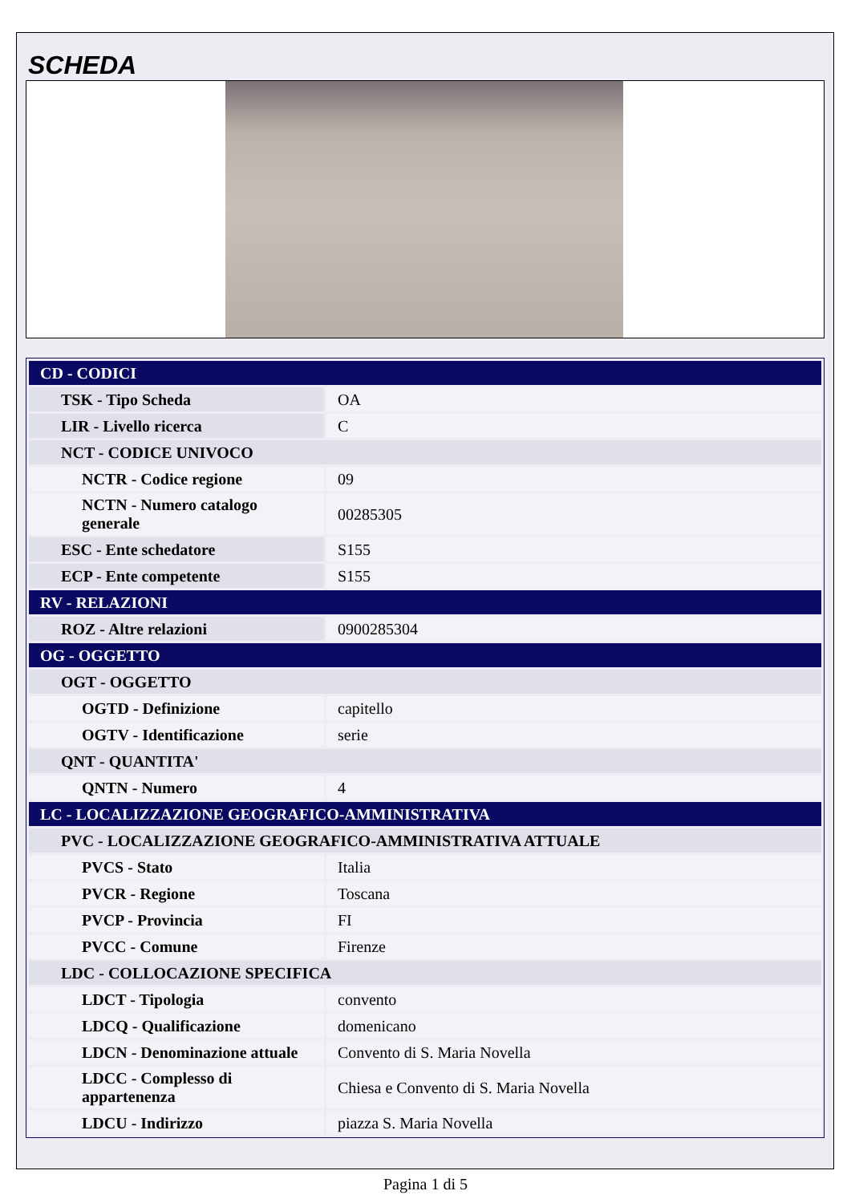SCHEDA
| CD - CODICI | |
| TSK - Tipo Scheda | OA |
| LIR - Livello ricerca | C |
| NCT - CODICE UNIVOCO | |
| NCTR - Codice regione | 09 |
| NCTN - Numero catalogo generale | 00285305 |
| ESC - Ente schedatore | S155 |
| ECP - Ente competente | S155 |
| RV - RELAZIONI | |
| ROZ - Altre relazioni | 0900285304 |
| OG - OGGETTO | |
| OGT - OGGETTO | |
| OGTD - Definizione | capitello |
| OGTV - Identificazione | serie |
| QNT - QUANTITA' | |
| QNTN - Numero | 4 |
| LC - LOCALIZZAZIONE GEOGRAFICO-AMMINISTRATIVA | |
| PVC - LOCALIZZAZIONE GEOGRAFICO-AMMINISTRATIVA ATTUALE | |
| PVCS - Stato | Italia |
| PVCR - Regione | Toscana |
| PVCP - Provincia | FI |
| PVCC - Comune | Firenze |
| LDC - COLLOCAZIONE SPECIFICA | |
| LDCT - Tipologia | convento |
| LDCQ - Qualificazione | domenicano |
| LDCN - Denominazione attuale | Convento di S. Maria Novella |
| LDCC - Complesso di appartenenza | Chiesa e Convento di S. Maria Novella |
| LDCU - Indirizzo | piazza S. Maria Novella |
Pagina 1 di 5